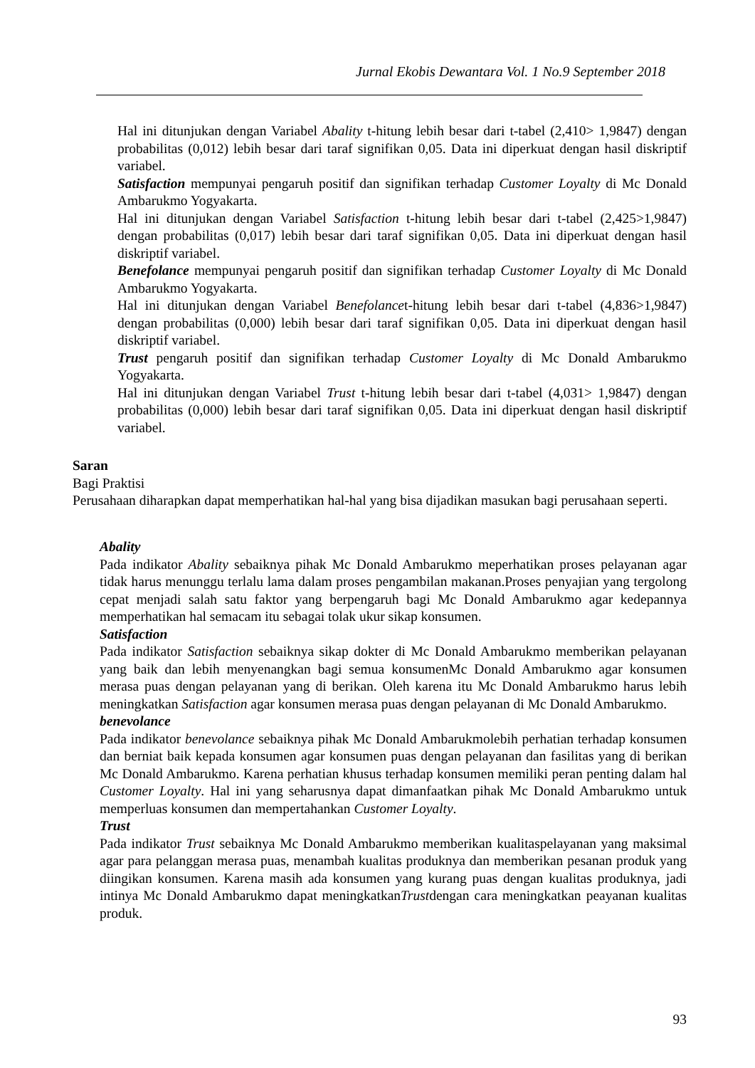Jurnal Ekobis Dewantara Vol. 1 No.9 September 2018
Hal ini ditunjukan dengan Variabel Abality t-hitung lebih besar dari t-tabel (2,410> 1,9847) dengan probabilitas (0,012) lebih besar dari taraf signifikan 0,05. Data ini diperkuat dengan hasil diskriptif variabel.
Satisfaction mempunyai pengaruh positif dan signifikan terhadap Customer Loyalty di Mc Donald Ambarukmo Yogyakarta.
Hal ini ditunjukan dengan Variabel Satisfaction t-hitung lebih besar dari t-tabel (2,425>1,9847) dengan probabilitas (0,017) lebih besar dari taraf signifikan 0,05. Data ini diperkuat dengan hasil diskriptif variabel.
Benefolance mempunyai pengaruh positif dan signifikan terhadap Customer Loyalty di Mc Donald Ambarukmo Yogyakarta.
Hal ini ditunjukan dengan Variabel Benefolancet-hitung lebih besar dari t-tabel (4,836>1,9847) dengan probabilitas (0,000) lebih besar dari taraf signifikan 0,05. Data ini diperkuat dengan hasil diskriptif variabel.
Trust pengaruh positif dan signifikan terhadap Customer Loyalty di Mc Donald Ambarukmo Yogyakarta.
Hal ini ditunjukan dengan Variabel Trust t-hitung lebih besar dari t-tabel (4,031> 1,9847) dengan probabilitas (0,000) lebih besar dari taraf signifikan 0,05. Data ini diperkuat dengan hasil diskriptif variabel.
Saran
Bagi Praktisi
Perusahaan diharapkan dapat memperhatikan hal-hal yang bisa dijadikan masukan bagi perusahaan seperti.
Abality
Pada indikator Abality sebaiknya pihak Mc Donald Ambarukmo meperhatikan proses pelayanan agar tidak harus menunggu terlalu lama dalam proses pengambilan makanan.Proses penyajian yang tergolong cepat menjadi salah satu faktor yang berpengaruh bagi Mc Donald Ambarukmo agar kedepannya memperhatikan hal semacam itu sebagai tolak ukur sikap konsumen.
Satisfaction
Pada indikator Satisfaction sebaiknya sikap dokter di Mc Donald Ambarukmo memberikan pelayanan yang baik dan lebih menyenangkan bagi semua konsumenMc Donald Ambarukmo agar konsumen merasa puas dengan pelayanan yang di berikan. Oleh karena itu Mc Donald Ambarukmo harus lebih meningkatkan Satisfaction agar konsumen merasa puas dengan pelayanan di Mc Donald Ambarukmo.
benevolance
Pada indikator benevolance sebaiknya pihak Mc Donald Ambarukmolebih perhatian terhadap konsumen dan berniat baik kepada konsumen agar konsumen puas dengan pelayanan dan fasilitas yang di berikan Mc Donald Ambarukmo. Karena perhatian khusus terhadap konsumen memiliki peran penting dalam hal Customer Loyalty. Hal ini yang seharusnya dapat dimanfaatkan pihak Mc Donald Ambarukmo untuk memperluas konsumen dan mempertahankan Customer Loyalty.
Trust
Pada indikator Trust sebaiknya Mc Donald Ambarukmo memberikan kualitaspelayanan yang maksimal agar para pelanggan merasa puas, menambah kualitas produknya dan memberikan pesanan produk yang diingikan konsumen. Karena masih ada konsumen yang kurang puas dengan kualitas produknya, jadi intinya Mc Donald Ambarukmo dapat meningkatkanTrustdengan cara meningkatkan peayanan kualitas produk.
93